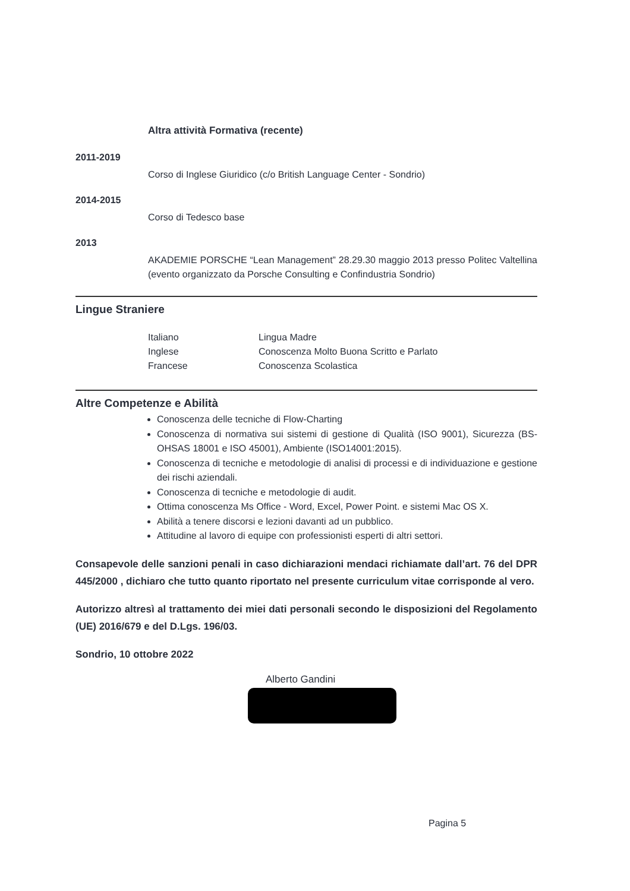Altra attività Formativa (recente)
2011-2019
Corso di Inglese Giuridico (c/o British Language Center - Sondrio)
2014-2015
Corso di Tedesco base
2013
AKADEMIE PORSCHE “Lean Management” 28.29.30 maggio 2013 presso Politec Valtellina (evento organizzato da Porsche Consulting e Confindustria Sondrio)
Lingue Straniere
| Italiano | Lingua Madre |
| Inglese | Conoscenza Molto Buona Scritto e Parlato |
| Francese | Conoscenza Scolastica |
Altre Competenze e Abilità
Conoscenza delle tecniche di Flow-Charting
Conoscenza di normativa sui sistemi di gestione di Qualità (ISO 9001), Sicurezza (BS-OHSAS 18001 e ISO 45001), Ambiente (ISO14001:2015).
Conoscenza di tecniche e metodologie di analisi di processi e di individuazione e gestione dei rischi aziendali.
Conoscenza di tecniche e metodologie di audit.
Ottima conoscenza Ms Office - Word, Excel, Power Point. e sistemi Mac OS X.
Abilità a tenere discorsi e lezioni davanti ad un pubblico.
Attitudine al lavoro di equipe con professionisti esperti di altri settori.
Consapevole delle sanzioni penali in caso dichiarazioni mendaci richiamate dall’art. 76 del DPR 445/2000 , dichiaro che tutto quanto riportato nel presente curriculum vitae corrisponde al vero.
Autorizzo altresì al trattamento dei miei dati personali secondo le disposizioni del Regolamento (UE) 2016/679 e del D.Lgs. 196/03.
Sondrio, 10 ottobre 2022
Alberto Gandini
Pagina 5